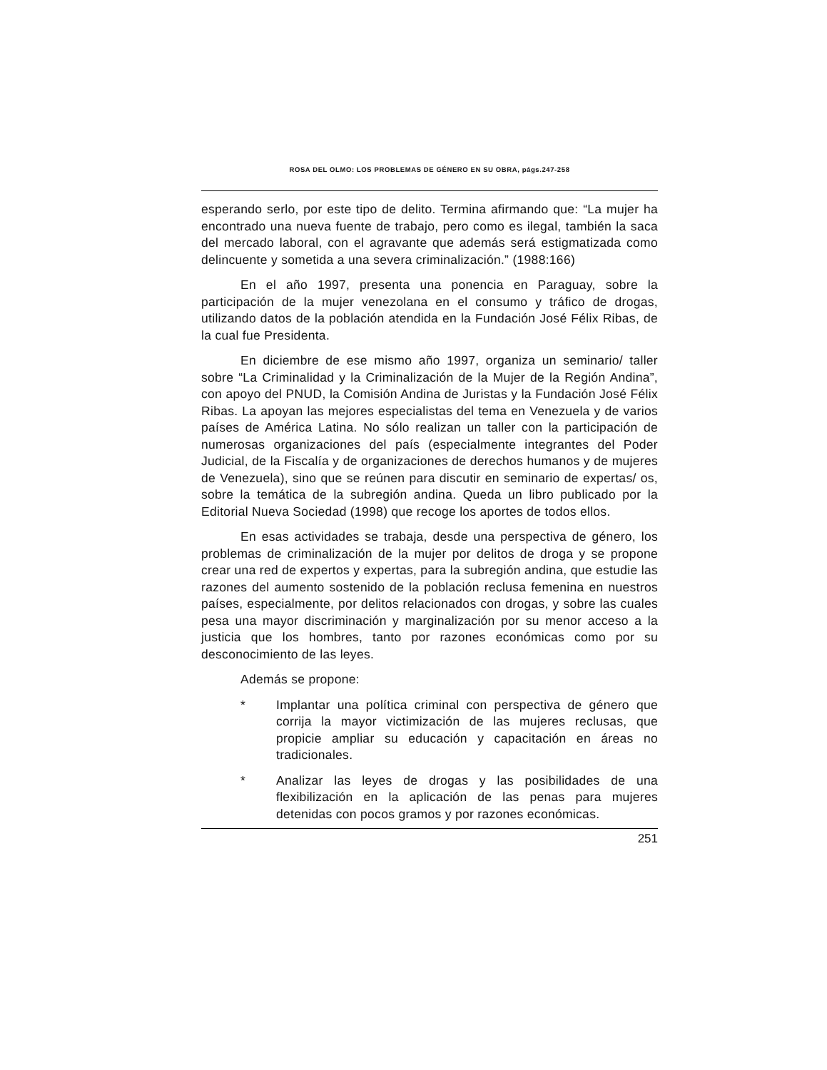ROSA DEL OLMO: LOS PROBLEMAS DE GÉNERO EN SU OBRA, págs.247-258
esperando serlo, por este tipo de delito. Termina afirmando que: “La mujer ha encontrado una nueva fuente de trabajo, pero como es ilegal, también la saca del mercado laboral, con el agravante que además será estigmatizada como delincuente y sometida a una severa criminalización.” (1988:166)
En el año 1997, presenta una ponencia en Paraguay, sobre la participación de la mujer venezolana en el consumo y tráfico de drogas, utilizando datos de la población atendida en la Fundación José Félix Ribas, de la cual fue Presidenta.
En diciembre de ese mismo año 1997, organiza un seminario/ taller sobre “La Criminalidad y la Criminalización de la Mujer de la Región Andina”, con apoyo del PNUD, la Comisión Andina de Juristas y la Fundación José Félix Ribas. La apoyan las mejores especialistas del tema en Venezuela y de varios países de América Latina. No sólo realizan un taller con la participación de numerosas organizaciones del país (especialmente integrantes del Poder Judicial, de la Fiscalía y de organizaciones de derechos humanos y de mujeres de Venezuela), sino que se reúnen para discutir en seminario de expertas/ os, sobre la temática de la subregión andina. Queda un libro publicado por la Editorial Nueva Sociedad (1998) que recoge los aportes de todos ellos.
En esas actividades se trabaja, desde una perspectiva de género, los problemas de criminalización de la mujer por delitos de droga y se propone crear una red de expertos y expertas, para la subregión andina, que estudie las razones del aumento sostenido de la población reclusa femenina en nuestros países, especialmente, por delitos relacionados con drogas, y sobre las cuales pesa una mayor discriminación y marginalización por su menor acceso a la justicia que los hombres, tanto por razones económicas como por su desconocimiento de las leyes.
Además se propone:
* Implantar una política criminal con perspectiva de género que corrija la mayor victimización de las mujeres reclusas, que propicie ampliar su educación y capacitación en áreas no tradicionales.
* Analizar las leyes de drogas y las posibilidades de una flexibilización en la aplicación de las penas para mujeres detenidas con pocos gramos y por razones económicas.
251